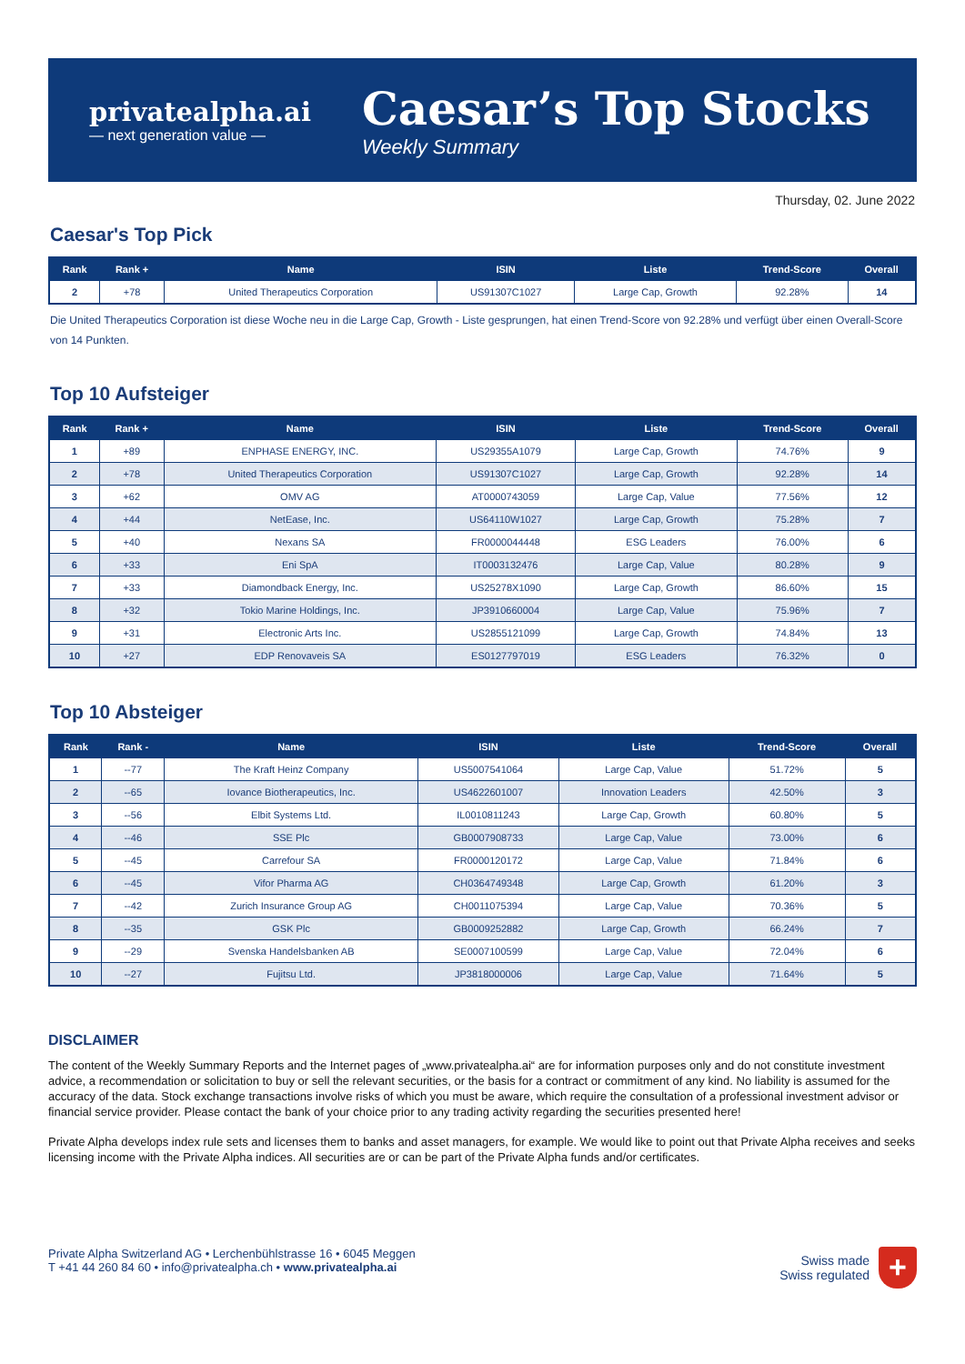privatealpha.ai
— next generation value —
Caesar’s Top Stocks
Weekly Summary
Thursday, 02. June 2022
Caesar's Top Pick
| Rank | Rank + | Name | ISIN | Liste | Trend-Score | Overall |
| --- | --- | --- | --- | --- | --- | --- |
| 2 | +78 | United Therapeutics Corporation | US91307C1027 | Large Cap, Growth | 92.28% | 14 |
Die United Therapeutics Corporation ist diese Woche neu in die Large Cap, Growth - Liste gesprungen, hat einen Trend-Score von 92.28% und verfügt über einen Overall-Score von 14 Punkten.
Top 10 Aufsteiger
| Rank | Rank + | Name | ISIN | Liste | Trend-Score | Overall |
| --- | --- | --- | --- | --- | --- | --- |
| 1 | +89 | ENPHASE ENERGY, INC. | US29355A1079 | Large Cap, Growth | 74.76% | 9 |
| 2 | +78 | United Therapeutics Corporation | US91307C1027 | Large Cap, Growth | 92.28% | 14 |
| 3 | +62 | OMV AG | AT0000743059 | Large Cap, Value | 77.56% | 12 |
| 4 | +44 | NetEase, Inc. | US64110W1027 | Large Cap, Growth | 75.28% | 7 |
| 5 | +40 | Nexans SA | FR0000044448 | ESG Leaders | 76.00% | 6 |
| 6 | +33 | Eni SpA | IT0003132476 | Large Cap, Value | 80.28% | 9 |
| 7 | +33 | Diamondback Energy, Inc. | US25278X1090 | Large Cap, Growth | 86.60% | 15 |
| 8 | +32 | Tokio Marine Holdings, Inc. | JP3910660004 | Large Cap, Value | 75.96% | 7 |
| 9 | +31 | Electronic Arts Inc. | US2855121099 | Large Cap, Growth | 74.84% | 13 |
| 10 | +27 | EDP Renovaveis SA | ES0127797019 | ESG Leaders | 76.32% | 0 |
Top 10 Absteiger
| Rank | Rank - | Name | ISIN | Liste | Trend-Score | Overall |
| --- | --- | --- | --- | --- | --- | --- |
| 1 | --77 | The Kraft Heinz Company | US5007541064 | Large Cap, Value | 51.72% | 5 |
| 2 | --65 | Iovance Biotherapeutics, Inc. | US4622601007 | Innovation Leaders | 42.50% | 3 |
| 3 | --56 | Elbit Systems Ltd. | IL0010811243 | Large Cap, Growth | 60.80% | 5 |
| 4 | --46 | SSE Plc | GB0007908733 | Large Cap, Value | 73.00% | 6 |
| 5 | --45 | Carrefour SA | FR0000120172 | Large Cap, Value | 71.84% | 6 |
| 6 | --45 | Vifor Pharma AG | CH0364749348 | Large Cap, Growth | 61.20% | 3 |
| 7 | --42 | Zurich Insurance Group AG | CH0011075394 | Large Cap, Value | 70.36% | 5 |
| 8 | --35 | GSK Plc | GB0009252882 | Large Cap, Growth | 66.24% | 7 |
| 9 | --29 | Svenska Handelsbanken AB | SE0007100599 | Large Cap, Value | 72.04% | 6 |
| 10 | --27 | Fujitsu Ltd. | JP3818000006 | Large Cap, Value | 71.64% | 5 |
DISCLAIMER
The content of the Weekly Summary Reports and the Internet pages of „www.privatealpha.ai“ are for information purposes only and do not constitute investment advice, a recommendation or solicitation to buy or sell the relevant securities, or the basis for a contract or commitment of any kind. No liability is assumed for the accuracy of the data. Stock exchange transactions involve risks of which you must be aware, which require the consultation of a professional investment advisor or financial service provider. Please contact the bank of your choice prior to any trading activity regarding the securities presented here!
Private Alpha develops index rule sets and licenses them to banks and asset managers, for example. We would like to point out that Private Alpha receives and seeks licensing income with the Private Alpha indices. All securities are or can be part of the Private Alpha funds and/or certificates.
Private Alpha Switzerland AG • Lerchenbühlstrasse 16 • 6045 Meggen
T +41 44 260 84 60 • info@privatealpha.ch • www.privatealpha.ai
Swiss made
Swiss regulated
+